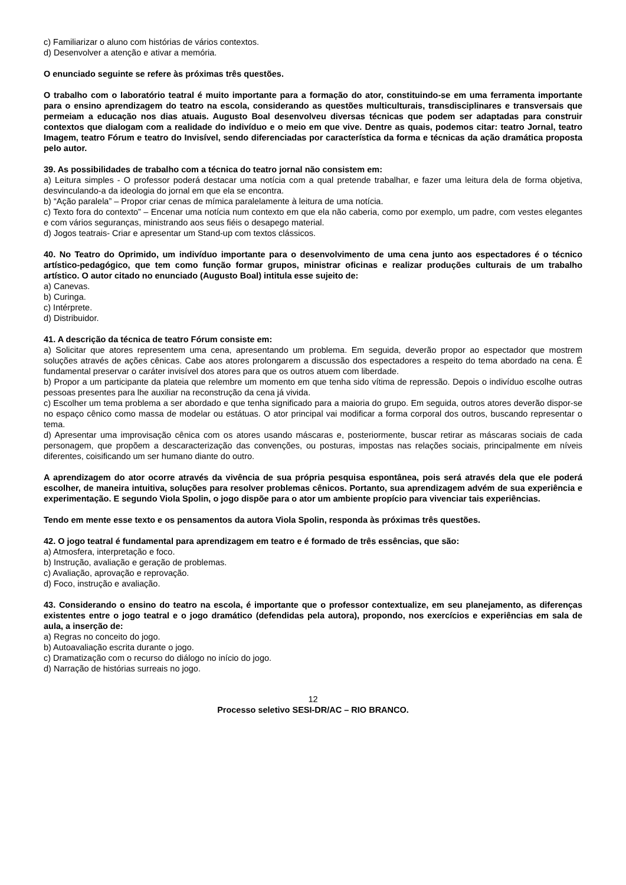c) Familiarizar o aluno com histórias de vários contextos.
d) Desenvolver a atenção e ativar a memória.
O enunciado seguinte se refere às próximas três questões.
O trabalho com o laboratório teatral é muito importante para a formação do ator, constituindo-se em uma ferramenta importante para o ensino aprendizagem do teatro na escola, considerando as questões multiculturais, transdisciplinares e transversais que permeiam a educação nos dias atuais. Augusto Boal desenvolveu diversas técnicas que podem ser adaptadas para construir contextos que dialogam com a realidade do indivíduo e o meio em que vive. Dentre as quais, podemos citar: teatro Jornal, teatro Imagem, teatro Fórum e teatro do Invisível, sendo diferenciadas por característica da forma e técnicas da ação dramática proposta pelo autor.
39. As possibilidades de trabalho com a técnica do teatro jornal não consistem em:
a) Leitura simples - O professor poderá destacar uma notícia com a qual pretende trabalhar, e fazer uma leitura dela de forma objetiva, desvinculando-a da ideologia do jornal em que ela se encontra.
b) “Ação paralela” – Propor criar cenas de mímica paralelamente à leitura de uma notícia.
c) Texto fora do contexto” – Encenar uma notícia num contexto em que ela não caberia, como por exemplo, um padre, com vestes elegantes e com vários seguranças, ministrando aos seus fiéis o desapego material.
d) Jogos teatrais- Criar e apresentar um Stand-up com textos clássicos.
40. No Teatro do Oprimido, um indivíduo importante para o desenvolvimento de uma cena junto aos espectadores é o técnico artístico-pedagógico, que tem como função formar grupos, ministrar oficinas e realizar produções culturais de um trabalho artístico. O autor citado no enunciado (Augusto Boal) intitula esse sujeito de:
a) Canevas.
b) Curinga.
c) Intérprete.
d) Distribuidor.
41. A descrição da técnica de teatro Fórum consiste em:
a) Solicitar que atores representem uma cena, apresentando um problema. Em seguida, deverão propor ao espectador que mostrem soluções através de ações cênicas. Cabe aos atores prolongarem a discussão dos espectadores a respeito do tema abordado na cena. É fundamental preservar o caráter invisível dos atores para que os outros atuem com liberdade.
b) Propor a um participante da plateia que relembre um momento em que tenha sido vítima de repressão. Depois o indivíduo escolhe outras pessoas presentes para lhe auxiliar na reconstrução da cena já vivida.
c) Escolher um tema problema a ser abordado e que tenha significado para a maioria do grupo. Em seguida, outros atores deverão dispor-se no espaço cênico como massa de modelar ou estátuas. O ator principal vai modificar a forma corporal dos outros, buscando representar o tema.
d) Apresentar uma improvisação cênica com os atores usando máscaras e, posteriormente, buscar retirar as máscaras sociais de cada personagem, que propõem a descaracterização das convenções, ou posturas, impostas nas relações sociais, principalmente em níveis diferentes, coisificando um ser humano diante do outro.
A aprendizagem do ator ocorre através da vivência de sua própria pesquisa espontânea, pois será através dela que ele poderá escolher, de maneira intuitiva, soluções para resolver problemas cênicos. Portanto, sua aprendizagem advém de sua experiência e experimentação. E segundo Viola Spolin, o jogo dispõe para o ator um ambiente propício para vivenciar tais experiências.
Tendo em mente esse texto e os pensamentos da autora Viola Spolin, responda às próximas três questões.
42. O jogo teatral é fundamental para aprendizagem em teatro e é formado de três essências, que são:
a) Atmosfera, interpretação e foco.
b) Instrução, avaliação e geração de problemas.
c) Avaliação, aprovação e reprovação.
d) Foco, instrução e avaliação.
43. Considerando o ensino do teatro na escola, é importante que o professor contextualize, em seu planejamento, as diferenças existentes entre o jogo teatral e o jogo dramático (defendidas pela autora), propondo, nos exercícios e experiências em sala de aula, a inserção de:
a) Regras no conceito do jogo.
b) Autoavaliação escrita durante o jogo.
c) Dramatização com o recurso do diálogo no início do jogo.
d) Narração de histórias surreais no jogo.
12
Processo seletivo SESI-DR/AC – RIO BRANCO.